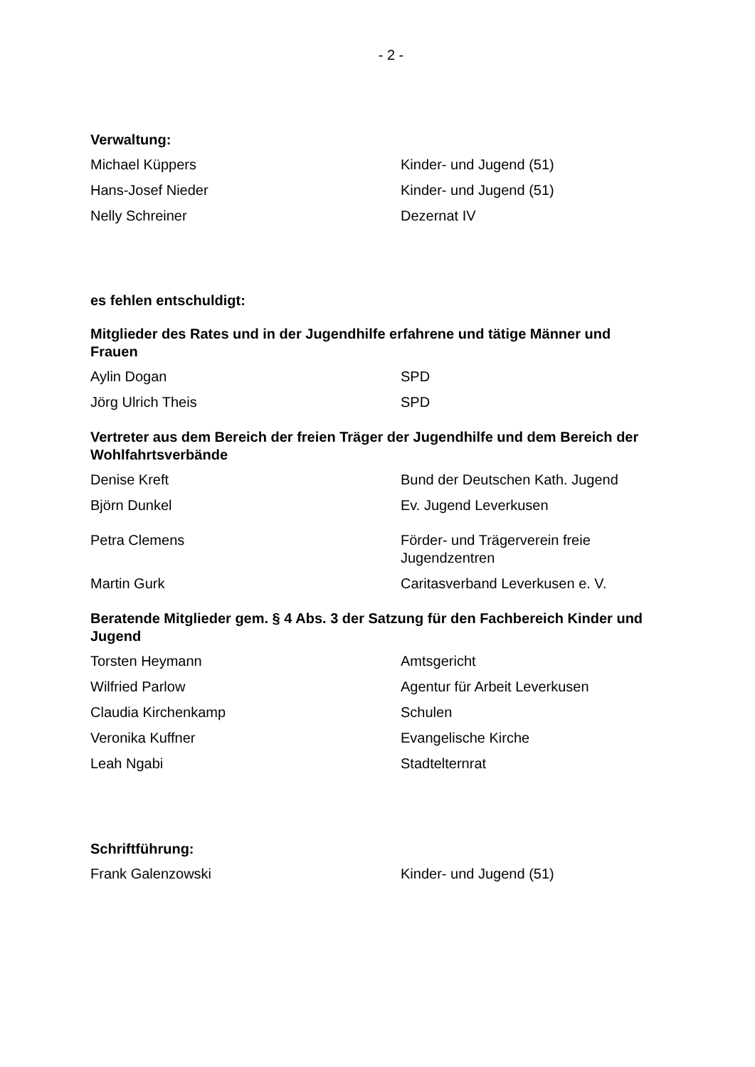- 2 -
Verwaltung:
Michael Küppers Kinder- und Jugend (51)
Hans-Josef Nieder Kinder- und Jugend (51)
Nelly Schreiner Dezernat IV
es fehlen entschuldigt:
Mitglieder des Rates und in der Jugendhilfe erfahrene und tätige Männer und Frauen
Aylin Dogan SPD
Jörg Ulrich Theis SPD
Vertreter aus dem Bereich der freien Träger der Jugendhilfe und dem Bereich der Wohlfahrtsverbände
Denise Kreft Bund der Deutschen Kath. Jugend
Björn Dunkel Ev. Jugend Leverkusen
Petra Clemens Förder- und Trägerverein freie
Jugendzentren
Martin Gurk Caritasverband Leverkusen e. V.
Beratende Mitglieder gem. § 4 Abs. 3 der Satzung für den Fachbereich Kinder und Jugend
Torsten Heymann Amtsgericht
Wilfried Parlow Agentur für Arbeit Leverkusen
Claudia Kirchenkamp Schulen
Veronika Kuffner Evangelische Kirche
Leah Ngabi Stadtelternrat
Schriftführung:
Frank Galenzowski Kinder- und Jugend (51)